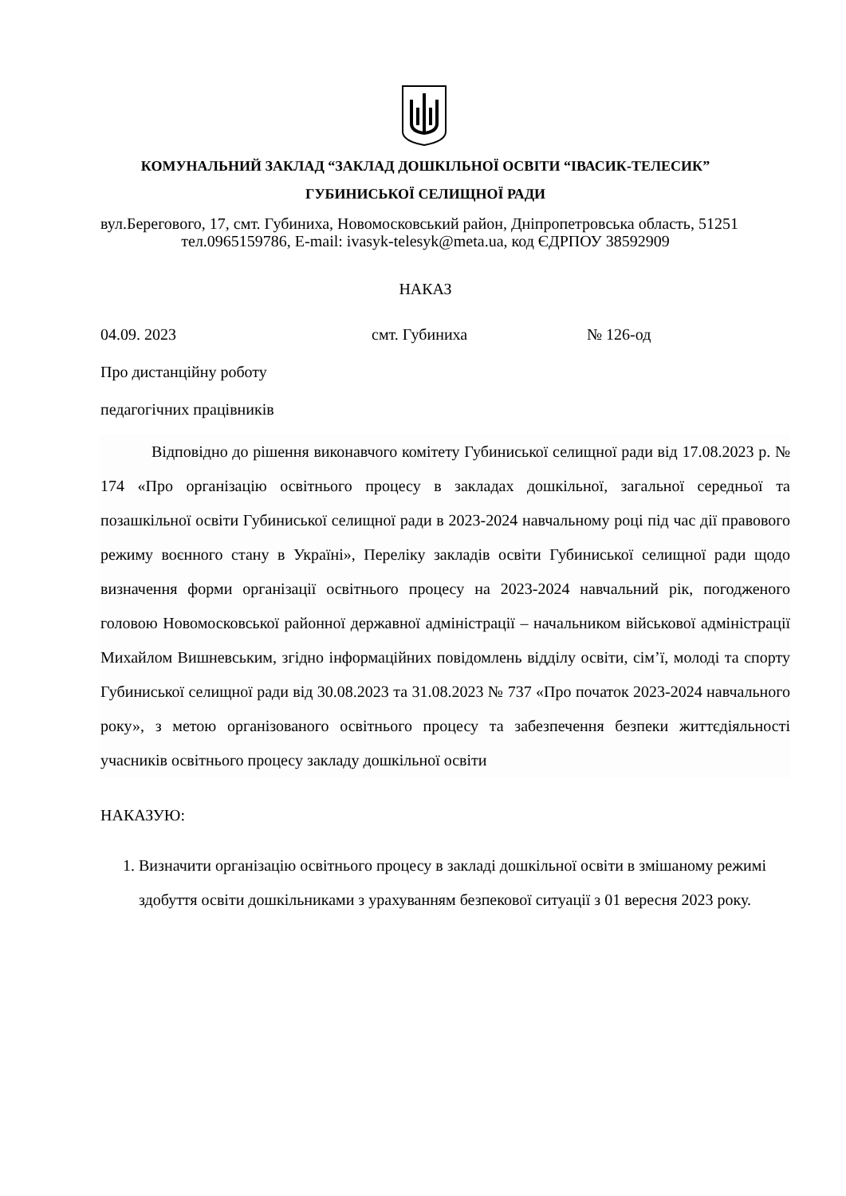КОМУНАЛЬНИЙ ЗАКЛАД “ЗАКЛАД ДОШКІЛЬНОЇ ОСВІТИ “ІВАСИК-ТЕЛЕСИК”
ГУБИНИСЬКОЇ СЕЛИЩНОЇ РАДИ
вул.Берегового, 17, смт. Губиниха, Новомосковський район, Дніпропетровська область, 51251 тел.0965159786, E-mail: ivasyk-telesyk@meta.ua, код ЄДРПОУ 38592909
НАКАЗ
04.09. 2023 смт. Губиниха № 126-од
Про дистанційну роботу
педагогічних працівників
Відповідно до рішення виконавчого комітету Губиниської селищної ради від 17.08.2023 р. № 174 «Про організацію освітнього процесу в закладах дошкільної, загальної середньої та позашкільної освіти Губиниської селищної ради в 2023-2024 навчальному році під час дії правового режиму воєнного стану в Україні», Переліку закладів освіти Губиниської селищної ради щодо визначення форми організації освітнього процесу на 2023-2024 навчальний рік, погодженого головою Новомосковської районної державної адміністрації – начальником військової адміністрації Михайлом Вишневським, згідно інформаційних повідомлень відділу освіти, сім’ї, молоді та спорту Губиниської селищної ради від 30.08.2023 та 31.08.2023 № 737 «Про початок 2023-2024 навчального року», з метою організованого освітнього процесу та забезпечення безпеки життєдіяльності учасників освітнього процесу закладу дошкільної освіти
НАКАЗУЮ:
1. Визначити організацію освітнього процесу в закладі дошкільної освіти в змішаному режимі здобуття освіти дошкільниками з урахуванням безпекової ситуації з 01 вересня 2023 року.